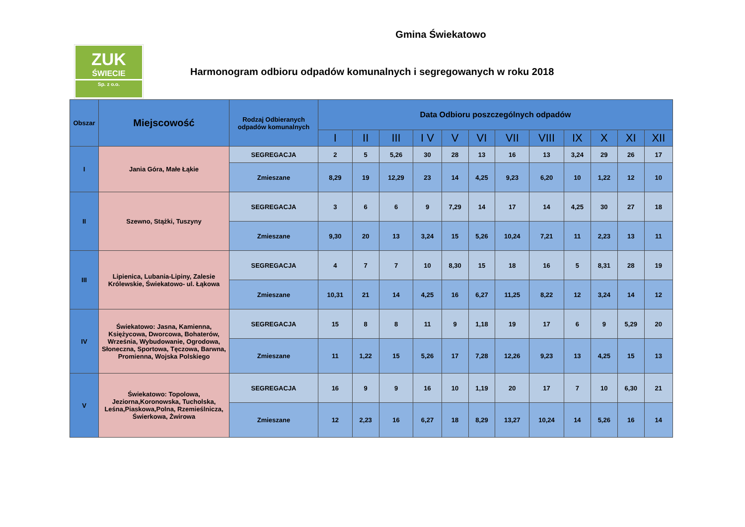Gmina Świekatowo
ZUK
ŚWIECIE
Sp. z o.o.
Harmonogram odbioru odpadów komunalnych i segregowanych w roku 2018
| Obszar | Miejscowość | Rodzaj Odbieranych odpadów komunalnych | Data Odbioru poszczególnych odpadów | | | | | | | | | | | |
| --- | --- | --- | --- | --- | --- | --- | --- | --- | --- | --- | --- | --- | --- | --- |
| | | | I | II | III | I V | V | VI | VII | VIII | IX | X | XI | XII |
| I | Jania Góra, Małe Łąkie | SEGREGACJA | 2 | 5 | 5,26 | 30 | 28 | 13 | 16 | 13 | 3,24 | 29 | 26 | 17 |
| | | Zmieszane | 8,29 | 19 | 12,29 | 23 | 14 | 4,25 | 9,23 | 6,20 | 10 | 1,22 | 12 | 10 |
| II | Szewno, Stążki, Tuszyny | SEGREGACJA | 3 | 6 | 6 | 9 | 7,29 | 14 | 17 | 14 | 4,25 | 30 | 27 | 18 |
| | | Zmieszane | 9,30 | 20 | 13 | 3,24 | 15 | 5,26 | 10,24 | 7,21 | 11 | 2,23 | 13 | 11 |
| III | Lipienica, Lubania-Lipiny, Zalesie Królewskie, Świekatowo- ul. Łąkowa | SEGREGACJA | 4 | 7 | 7 | 10 | 8,30 | 15 | 18 | 16 | 5 | 8,31 | 28 | 19 |
| | | Zmieszane | 10,31 | 21 | 14 | 4,25 | 16 | 6,27 | 11,25 | 8,22 | 12 | 3,24 | 14 | 12 |
| IV | Świekatowo: Jasna, Kamienna, Księżycowa, Dworcowa, Bohaterów, Września, Wybudowanie, Ogrodowa, Słoneczna, Sportowa, Tęczowa, Barwna, Promienna, Wojska Polskiego | SEGREGACJA | 15 | 8 | 8 | 11 | 9 | 1,18 | 19 | 17 | 6 | 9 | 5,29 | 20 |
| | | Zmieszane | 11 | 1,22 | 15 | 5,26 | 17 | 7,28 | 12,26 | 9,23 | 13 | 4,25 | 15 | 13 |
| V | Świekatowo: Topolowa, Jeziorna,Koronowska, Tucholska, Leśna,Piaskowa,Polna, Rzemieślnicza, Świerkowa, Żwirowa | SEGREGACJA | 16 | 9 | 9 | 16 | 10 | 1,19 | 20 | 17 | 7 | 10 | 6,30 | 21 |
| | | Zmieszane | 12 | 2,23 | 16 | 6,27 | 18 | 8,29 | 13,27 | 10,24 | 14 | 5,26 | 16 | 14 |